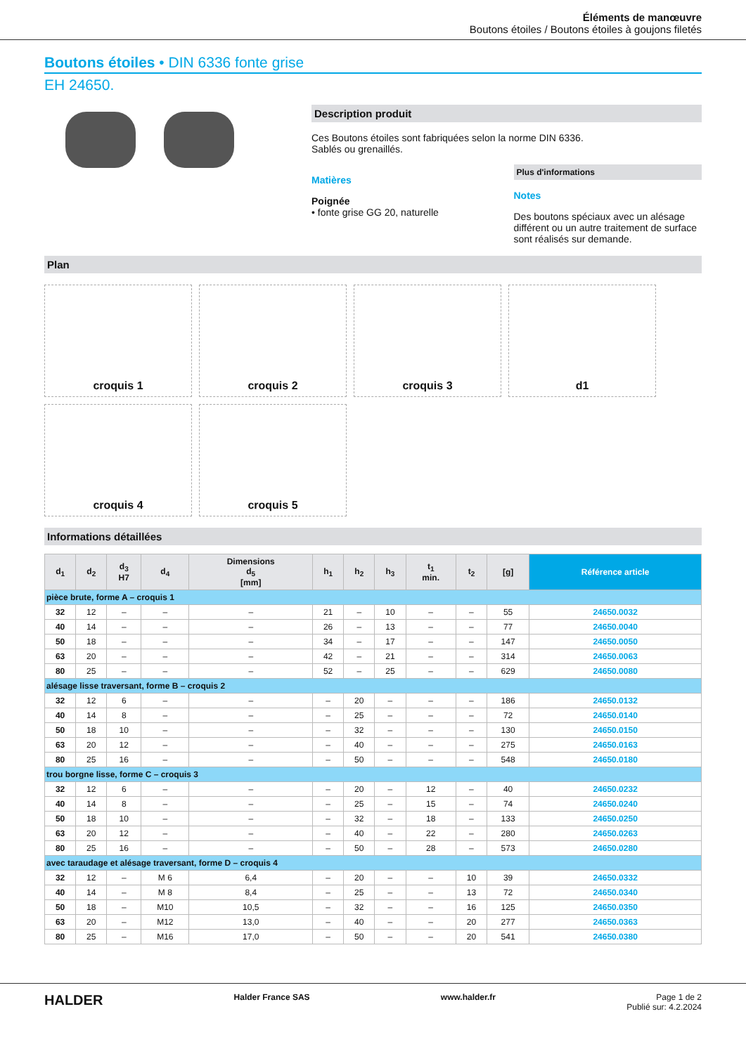Éléments de manœuvre
Boutons étoiles / Boutons étoiles à goujons filetés
Boutons étoiles • DIN 6336 fonte grise
EH 24650.
Description produit
Ces Boutons étoiles sont fabriquées selon la norme DIN 6336.
Sablés ou grenaillés.
Matières
Poignée
• fonte grise GG 20, naturelle
Plus d'informations
Notes
Des boutons spéciaux avec un alésage différent ou un autre traitement de surface sont réalisés sur demande.
Plan
croquis 1
croquis 2
croquis 3
d1
croquis 4
croquis 5
Informations détaillées
| d<sub>1</sub> | d<sub>2</sub> | d<sub>3</sub> H7 | d<sub>4</sub> | Dimensions d<sub>5</sub> [mm] | h<sub>1</sub> | h<sub>2</sub> | h<sub>3</sub> | t<sub>1</sub> min. | t<sub>2</sub> | [g] | Référence article |
| --- | --- | --- | --- | --- | --- | --- | --- | --- | --- | --- | --- |
| pièce brute, forme A – croquis 1 | | | | | | | | | | | |
| 32 | 12 | – | – | – | 21 | – | 10 | – | – | 55 | 24650.0032 |
| 40 | 14 | – | – | – | 26 | – | 13 | – | – | 77 | 24650.0040 |
| 50 | 18 | – | – | – | 34 | – | 17 | – | – | 147 | 24650.0050 |
| 63 | 20 | – | – | – | 42 | – | 21 | – | – | 314 | 24650.0063 |
| 80 | 25 | – | – | – | 52 | – | 25 | – | – | 629 | 24650.0080 |
| alésage lisse traversant, forme B – croquis 2 | | | | | | | | | | | |
| 32 | 12 | 6 | – | – | – | 20 | – | – | – | 186 | 24650.0132 |
| 40 | 14 | 8 | – | – | – | 25 | – | – | – | 72 | 24650.0140 |
| 50 | 18 | 10 | – | – | – | 32 | – | – | – | 130 | 24650.0150 |
| 63 | 20 | 12 | – | – | – | 40 | – | – | – | 275 | 24650.0163 |
| 80 | 25 | 16 | – | – | – | 50 | – | – | – | 548 | 24650.0180 |
| trou borgne lisse, forme C – croquis 3 | | | | | | | | | | | |
| 32 | 12 | 6 | – | – | – | 20 | – | 12 | – | 40 | 24650.0232 |
| 40 | 14 | 8 | – | – | – | 25 | – | 15 | – | 74 | 24650.0240 |
| 50 | 18 | 10 | – | – | – | 32 | – | 18 | – | 133 | 24650.0250 |
| 63 | 20 | 12 | – | – | – | 40 | – | 22 | – | 280 | 24650.0263 |
| 80 | 25 | 16 | – | – | – | 50 | – | 28 | – | 573 | 24650.0280 |
| avec taraudage et alésage traversant, forme D – croquis 4 | | | | | | | | | | | |
| 32 | 12 | – | M 6 | 6,4 | – | 20 | – | – | 10 | 39 | 24650.0332 |
| 40 | 14 | – | M 8 | 8,4 | – | 25 | – | – | 13 | 72 | 24650.0340 |
| 50 | 18 | – | M10 | 10,5 | – | 32 | – | – | 16 | 125 | 24650.0350 |
| 63 | 20 | – | M12 | 13,0 | – | 40 | – | – | 20 | 277 | 24650.0363 |
| 80 | 25 | – | M16 | 17,0 | – | 50 | – | – | 20 | 541 | 24650.0380 |
HALDER Halder France SAS www.halder.fr Page 1 de 2
Publié sur: 4.2.2024